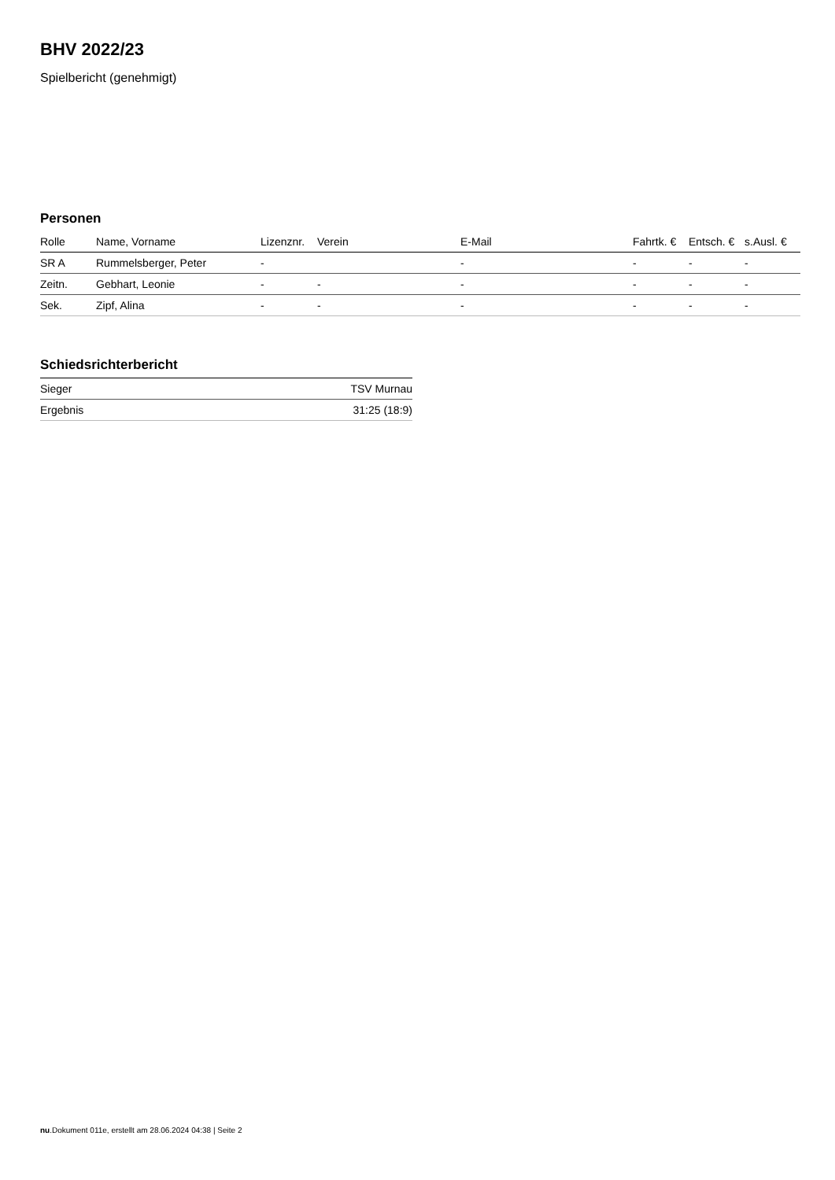BHV 2022/23
Spielbericht (genehmigt)
Personen
| Rolle | Name, Vorname | Lizenznr. | Verein | E-Mail | Fahrtk. € | Entsch. € | s.Ausl. € |
| --- | --- | --- | --- | --- | --- | --- | --- |
| SR A | Rummelsberger, Peter | - | | - | - | - | - |
| Zeitn. | Gebhart, Leonie | - | - | - | - | - | - |
| Sek. | Zipf, Alina | - | - | - | - | - | - |
Schiedsrichterbericht
| Sieger | TSV Murnau |
| Ergebnis | 31:25 (18:9) |
nu.Dokument 011e, erstellt am 28.06.2024 04:38 | Seite 2